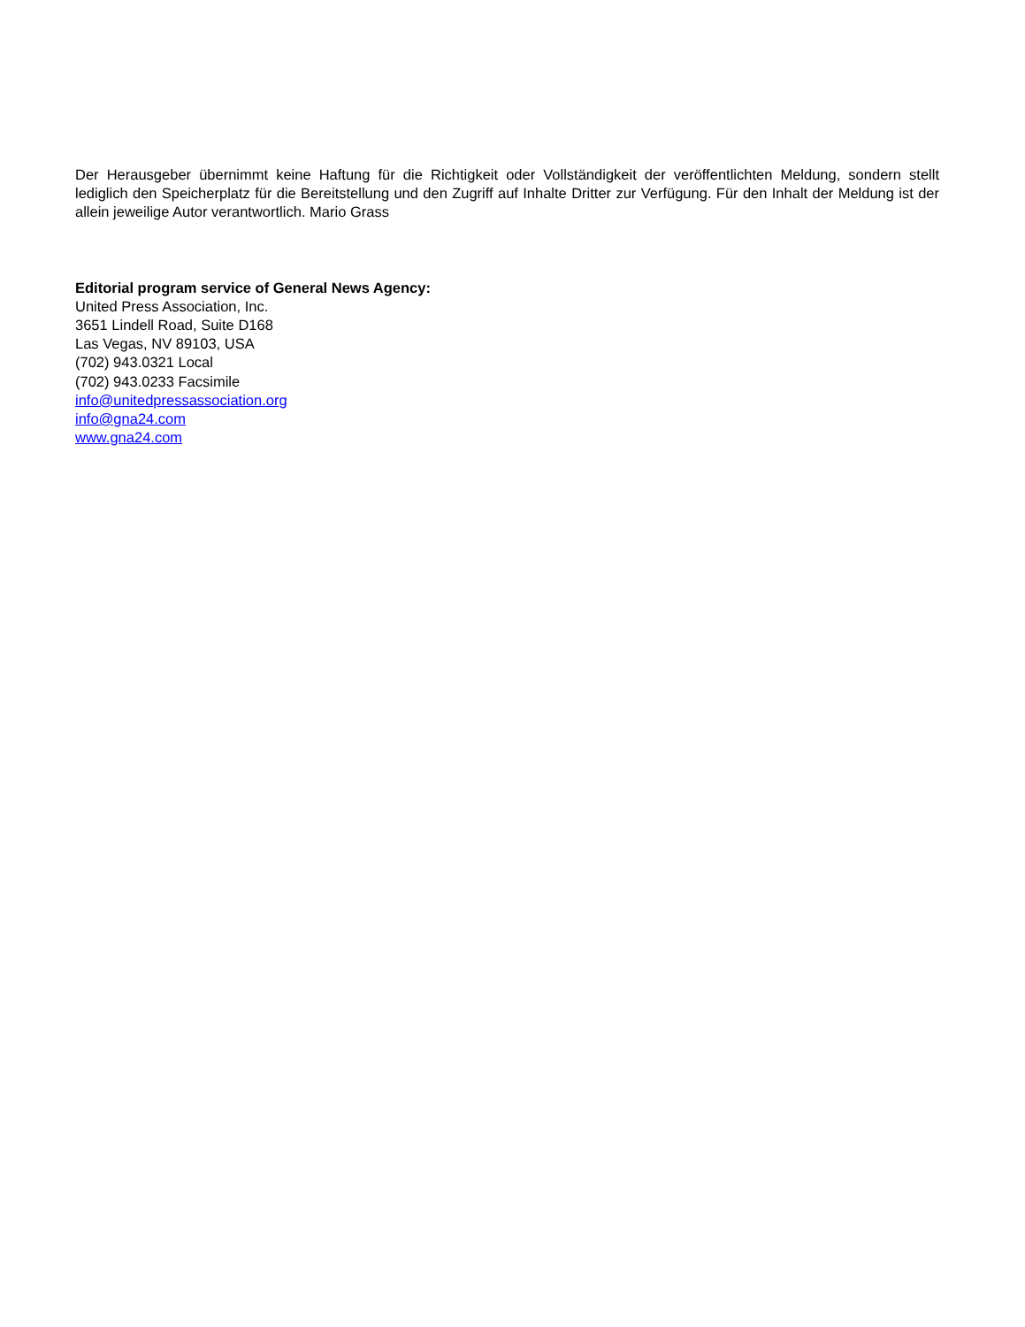Der Herausgeber übernimmt keine Haftung für die Richtigkeit oder Vollständigkeit der veröffentlichten Meldung, sondern stellt lediglich den Speicherplatz für die Bereitstellung und den Zugriff auf Inhalte Dritter zur Verfügung. Für den Inhalt der Meldung ist der allein jeweilige Autor verantwortlich. Mario Grass
Editorial program service of General News Agency:
United Press Association, Inc.
3651 Lindell Road, Suite D168
Las Vegas, NV 89103, USA
(702) 943.0321 Local
(702) 943.0233 Facsimile
info@unitedpressassociation.org
info@gna24.com
www.gna24.com